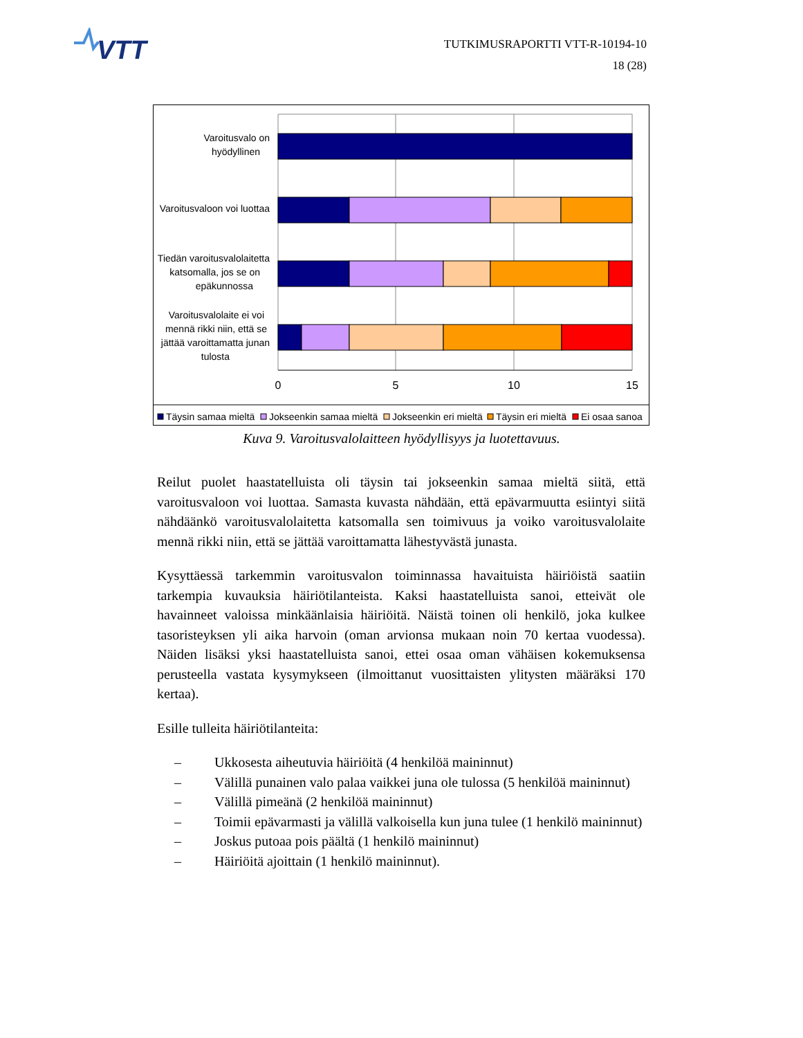VTT
TUTKIMUSRAPORTTI VTT-R-10194-10
18 (28)
Varoitusvalo on
hyödyllinen
Varoitusvaloon voi luottaa
Tiedän varoitusvalolaitetta
katsomalla, jos se on
epäkunnossa
Varoitusvalolaite ei voi
mennä rikki niin, että se
jättää varoittamatta junan
tulosta
0
5
10
15
Täysin samaa mieltä
Jokseenkin samaa mieltä
Jokseenkin eri mieltä
Täysin eri mieltä
Ei osaa sanoa
Kuva 9. Varoitusvalolaitteen hyödyllisyys ja luotettavuus.
Reilut puolet haastatelluista oli täysin tai jokseenkin samaa mieltä siitä, että varoitusvaloon voi luottaa. Samasta kuvasta nähdään, että epävarmuutta esiintyi siitä nähdäänkö varoitusvalolaitetta katsomalla sen toimivuus ja voiko varoitusvalolaite mennä rikki niin, että se jättää varoittamatta lähestyvästä junasta.
Kysyttäessä tarkemmin varoitusvalon toiminnassa havaituista häiriöistä saatiin tarkempia kuvauksia häiriötilanteista. Kaksi haastatelluista sanoi, etteivät ole havainneet valoissa minkäänlaisia häiriöitä. Näistä toinen oli henkilö, joka kulkee tasoristeyksen yli aika harvoin (oman arvionsa mukaan noin 70 kertaa vuodessa). Näiden lisäksi yksi haastatelluista sanoi, ettei osaa oman vähäisen kokemuksensa perusteella vastata kysymykseen (ilmoittanut vuosittaisten ylitysten määräksi 170 kertaa).
Esille tulleita häiriötilanteita:
– Ukkosesta aiheutuvia häiriöitä (4 henkilöä maininnut)
– Välillä punainen valo palaa vaikkei juna ole tulossa (5 henkilöä maininnut)
– Välillä pimeänä (2 henkilöä maininnut)
– Toimii epävarmasti ja välillä valkoisella kun juna tulee (1 henkilö maininnut)
– Joskus putoaa pois päältä (1 henkilö maininnut)
– Häiriöitä ajoittain (1 henkilö maininnut).